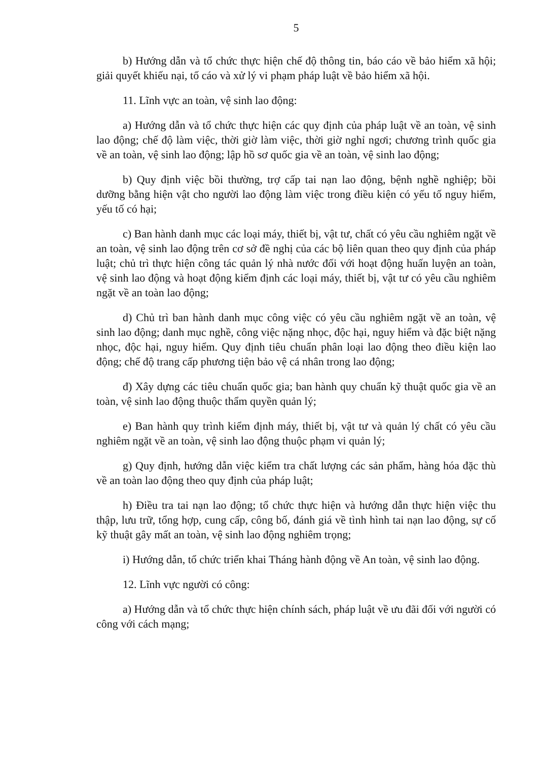5
b) Hướng dẫn và tổ chức thực hiện chế độ thông tin, báo cáo về bảo hiểm xã hội; giải quyết khiếu nại, tố cáo và xử lý vi phạm pháp luật về bảo hiểm xã hội.
11. Lĩnh vực an toàn, vệ sinh lao động:
a) Hướng dẫn và tổ chức thực hiện các quy định của pháp luật về an toàn, vệ sinh lao động; chế độ làm việc, thời giờ làm việc, thời giờ nghỉ ngơi; chương trình quốc gia về an toàn, vệ sinh lao động; lập hồ sơ quốc gia về an toàn, vệ sinh lao động;
b) Quy định việc bồi thường, trợ cấp tai nạn lao động, bệnh nghề nghiệp; bồi dưỡng bằng hiện vật cho người lao động làm việc trong điều kiện có yếu tố nguy hiểm, yếu tố có hại;
c) Ban hành danh mục các loại máy, thiết bị, vật tư, chất có yêu cầu nghiêm ngặt về an toàn, vệ sinh lao động trên cơ sở đề nghị của các bộ liên quan theo quy định của pháp luật; chủ trì thực hiện công tác quản lý nhà nước đối với hoạt động huấn luyện an toàn, vệ sinh lao động và hoạt động kiểm định các loại máy, thiết bị, vật tư có yêu cầu nghiêm ngặt về an toàn lao động;
d) Chủ trì ban hành danh mục công việc có yêu cầu nghiêm ngặt về an toàn, vệ sinh lao động; danh mục nghề, công việc nặng nhọc, độc hại, nguy hiểm và đặc biệt nặng nhọc, độc hại, nguy hiểm. Quy định tiêu chuẩn phân loại lao động theo điều kiện lao động; chế độ trang cấp phương tiện bảo vệ cá nhân trong lao động;
đ) Xây dựng các tiêu chuẩn quốc gia; ban hành quy chuẩn kỹ thuật quốc gia về an toàn, vệ sinh lao động thuộc thẩm quyền quản lý;
e) Ban hành quy trình kiểm định máy, thiết bị, vật tư và quản lý chất có yêu cầu nghiêm ngặt về an toàn, vệ sinh lao động thuộc phạm vi quản lý;
g) Quy định, hướng dẫn việc kiểm tra chất lượng các sản phẩm, hàng hóa đặc thù về an toàn lao động theo quy định của pháp luật;
h) Điều tra tai nạn lao động; tổ chức thực hiện và hướng dẫn thực hiện việc thu thập, lưu trữ, tổng hợp, cung cấp, công bố, đánh giá về tình hình tai nạn lao động, sự cố kỹ thuật gây mất an toàn, vệ sinh lao động nghiêm trọng;
i) Hướng dẫn, tổ chức triển khai Tháng hành động về An toàn, vệ sinh lao động.
12. Lĩnh vực người có công:
a) Hướng dẫn và tổ chức thực hiện chính sách, pháp luật về ưu đãi đối với người có công với cách mạng;